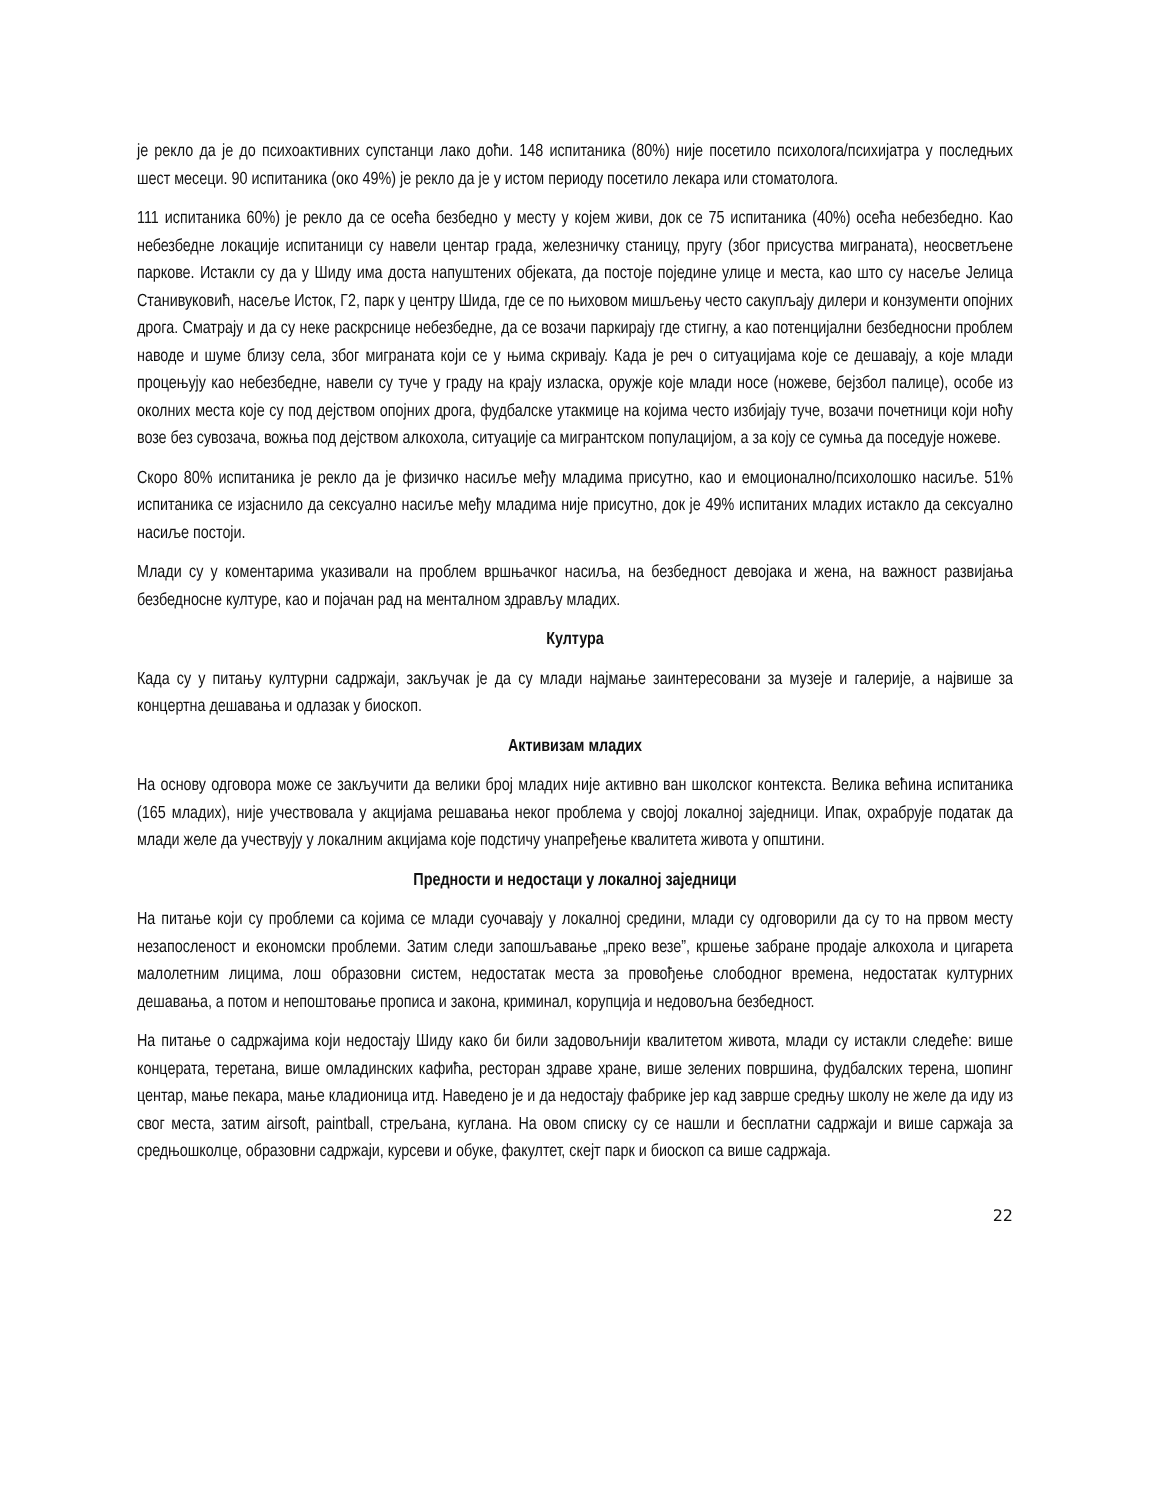је рекло да је до психоактивних супстанци лако доћи. 148 испитаника (80%) није посетило психолога/психијатра у последњих шест месеци. 90 испитаника (око 49%) је рекло да је у истом периоду посетило лекара или стоматолога.
111 испитаника 60%) је рекло да се осећа безбедно у месту у којем живи, док се 75 испитаника (40%) осећа небезбедно. Као небезбедне локације испитаници су навели центар града, железничку станицу, пругу (због присуства миграната), неосветљене паркове. Истакли су да у Шиду има доста напуштених објеката, да постоје поједине улице и места, као што су насеље Јелица Станивуковић, насеље Исток, Г2, парк у центру Шида, где се по њиховом мишљењу често сакупљају дилери и конзументи опојних дрога. Сматрају и да су неке раскрснице небезбедне, да се возачи паркирају где стигну, а као потенцијални безбедносни проблем наводе и шуме близу села, због миграната који се у њима скривају. Када је реч о ситуацијама које се дешавају, а које млади процењују као небезбедне, навели су туче у граду на крају изласка, оружје које млади носе (ножеве, бејзбол палице), особе из околних места које су под дејством опојних дрога, фудбалске утакмице на којима често избијају туче, возачи почетници који ноћу возе без сувозача, вожња под дејством алкохола, ситуације са мигрантском популацијом, а за коју се сумња да поседује ножеве.
Скоро 80% испитаника је рекло да је физичко насиље међу младима присутно, као и емоционално/психолошко насиље. 51% испитаника се изјаснило да сексуално насиље међу младима није присутно, док је 49% испитаних младих истакло да сексуално насиље постоји.
Млади су у коментарима указивали на проблем вршњачког насиља, на безбедност девојака и жена, на важност развијања безбедносне културе, као и појачан рад на менталном здрављу младих.
Култура
Када су у питању културни садржаји, закључак је да су млади најмање заинтересовани за музеје и галерије, а највише за концертна дешавања и одлазак у биоскоп.
Активизам младих
На основу одговора може се закључити да велики број младих није активно ван школског контекста. Велика већина испитаника (165 младих), није учествовала у акцијама решавања неког проблема у својој локалној заједници. Ипак, охрабрује податак да млади желе да учествују у локалним акцијама које подстичу унапређење квалитета живота у општини.
Предности и недостаци у локалној заједници
На питање који су проблеми са којима се млади суочавају у локалној средини, млади су одговорили да су то на првом месту незапосленост и економски проблеми. Затим следи запошљавање „преко везе”, кршење забране продаје алкохола и цигарета малолетним лицима, лош образовни систем, недостатак места за провођење слободног времена, недостатак културних дешавања, а потом и непоштовање прописа и закона, криминал, корупција и недовољна безбедност.
На питање о садржајима који недостају Шиду како би били задовољнији квалитетом живота, млади су истакли следеће: више концерата, теретана, више омладинских кафића, ресторан здраве хране, више зелених површина, фудбалских терена, шопинг центар, мање пекара, мање кладионица итд. Наведено је и да недостају фабрике јер кад заврше средњу школу не желе да иду из свог места, затим airsoft, paintball, стрељана, куглана. На овом списку су се нашли и бесплатни садржаји и више саржаја за средњошколце, образовни садржаји, курсеви и обуке, факултет, скејт парк и биоскоп са више садржаја.
22